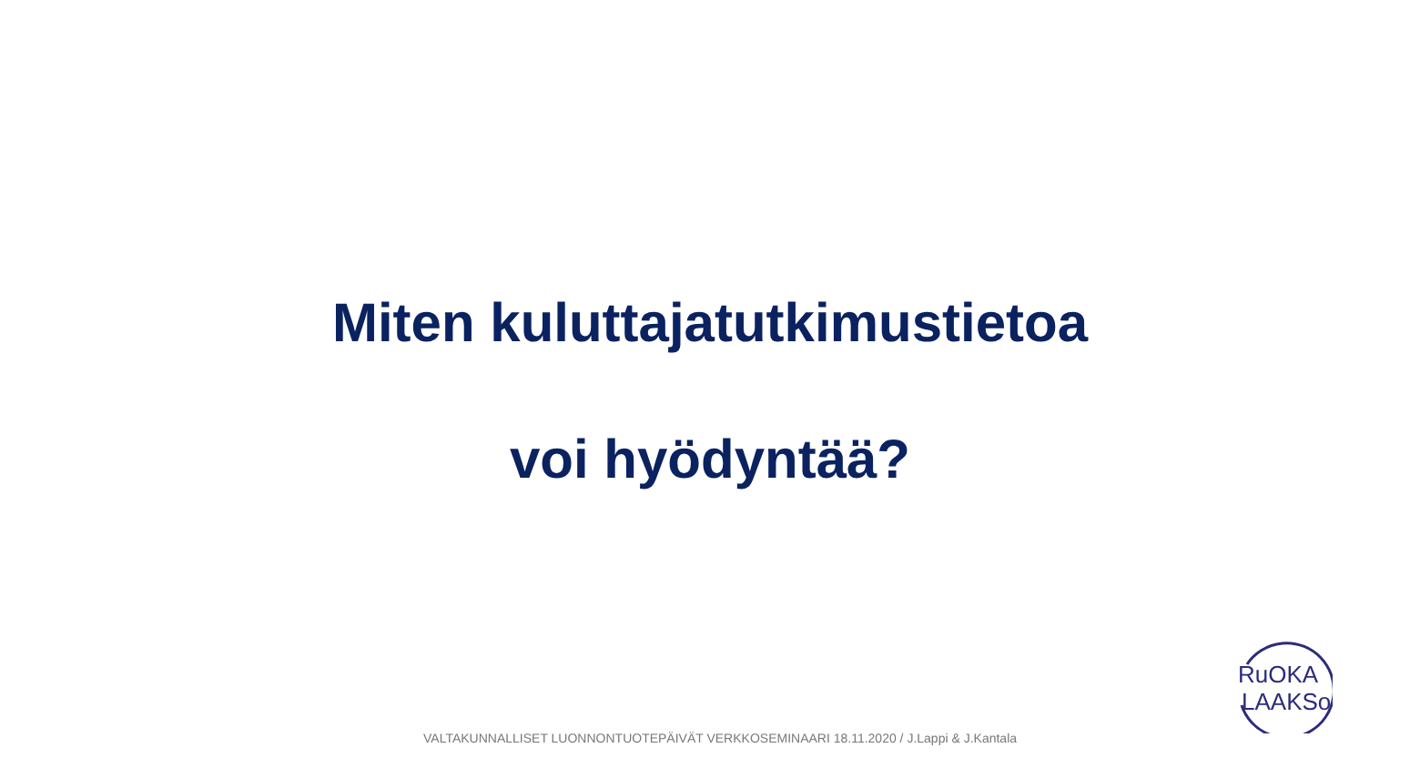Miten kuluttajatutkimustietoa
voi hyödyntää?
VALTAKUNNALLISET LUONNONTUOTEPÄIVÄT VERKKOSEMINAARI 18.11.2020 / J.Lappi & J.Kantala
RuOKA
LAAKSo